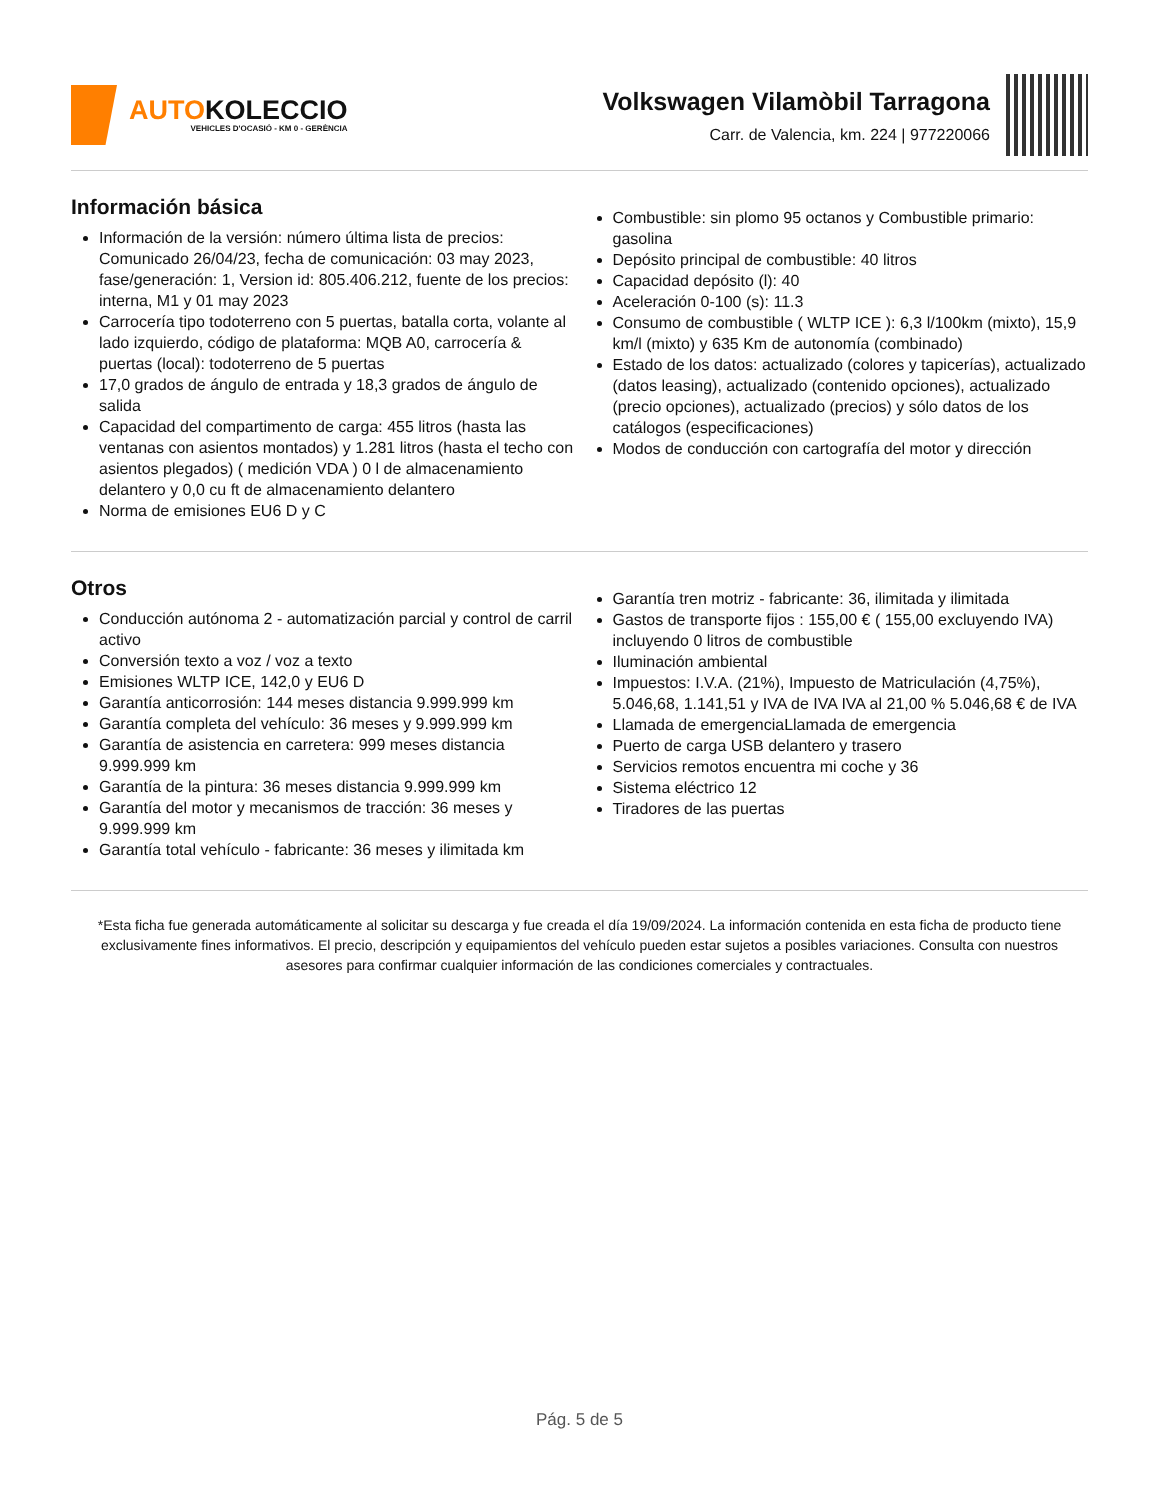AUTOKOLECCIO
VEHICLES D'OCASIÓ - KM 0 - GERÈNCIA
Volkswagen Vilamòbil Tarragona
Carr. de Valencia, km. 224 | 977220066
Información básica
Información de la versión: número última lista de precios: Comunicado 26/04/23, fecha de comunicación: 03 may 2023, fase/generación: 1, Version id: 805.406.212, fuente de los precios: interna, M1 y 01 may 2023
Carrocería tipo todoterreno con 5 puertas, batalla corta, volante al lado izquierdo, código de plataforma: MQB A0, carrocería & puertas (local): todoterreno de 5 puertas
17,0 grados de ángulo de entrada y 18,3 grados de ángulo de salida
Capacidad del compartimento de carga: 455 litros (hasta las ventanas con asientos montados) y 1.281 litros (hasta el techo con asientos plegados) ( medición VDA ) 0 l de almacenamiento delantero y 0,0 cu ft de almacenamiento delantero
Norma de emisiones EU6 D y C
Combustible: sin plomo 95 octanos y Combustible primario: gasolina
Depósito principal de combustible: 40 litros
Capacidad depósito (l): 40
Aceleración 0-100 (s): 11.3
Consumo de combustible ( WLTP ICE ): 6,3 l/100km (mixto), 15,9 km/l (mixto) y 635 Km de autonomía (combinado)
Estado de los datos: actualizado (colores y tapicerías), actualizado (datos leasing), actualizado (contenido opciones), actualizado (precio opciones), actualizado (precios) y sólo datos de los catálogos (especificaciones)
Modos de conducción con cartografía del motor y dirección
Otros
Conducción autónoma 2 - automatización parcial y control de carril activo
Conversión texto a voz / voz a texto
Emisiones WLTP ICE, 142,0 y EU6 D
Garantía anticorrosión: 144 meses distancia 9.999.999 km
Garantía completa del vehículo: 36 meses y 9.999.999 km
Garantía de asistencia en carretera: 999 meses distancia 9.999.999 km
Garantía de la pintura: 36 meses distancia 9.999.999 km
Garantía del motor y mecanismos de tracción: 36 meses y 9.999.999 km
Garantía total vehículo - fabricante: 36 meses y ilimitada km
Garantía tren motriz - fabricante: 36, ilimitada y ilimitada
Gastos de transporte fijos : 155,00 € ( 155,00 excluyendo IVA) incluyendo 0 litros de combustible
Iluminación ambiental
Impuestos: I.V.A. (21%), Impuesto de Matriculación (4,75%), 5.046,68, 1.141,51 y IVA de IVA IVA al 21,00 % 5.046,68 € de IVA
Llamada de emergenciaLlamada de emergencia
Puerto de carga USB delantero y trasero
Servicios remotos encuentra mi coche y 36
Sistema eléctrico 12
Tiradores de las puertas
*Esta ficha fue generada automáticamente al solicitar su descarga y fue creada el día 19/09/2024. La información contenida en esta ficha de producto tiene exclusivamente fines informativos. El precio, descripción y equipamientos del vehículo pueden estar sujetos a posibles variaciones. Consulta con nuestros asesores para confirmar cualquier información de las condiciones comerciales y contractuales.
Pág. 5 de 5